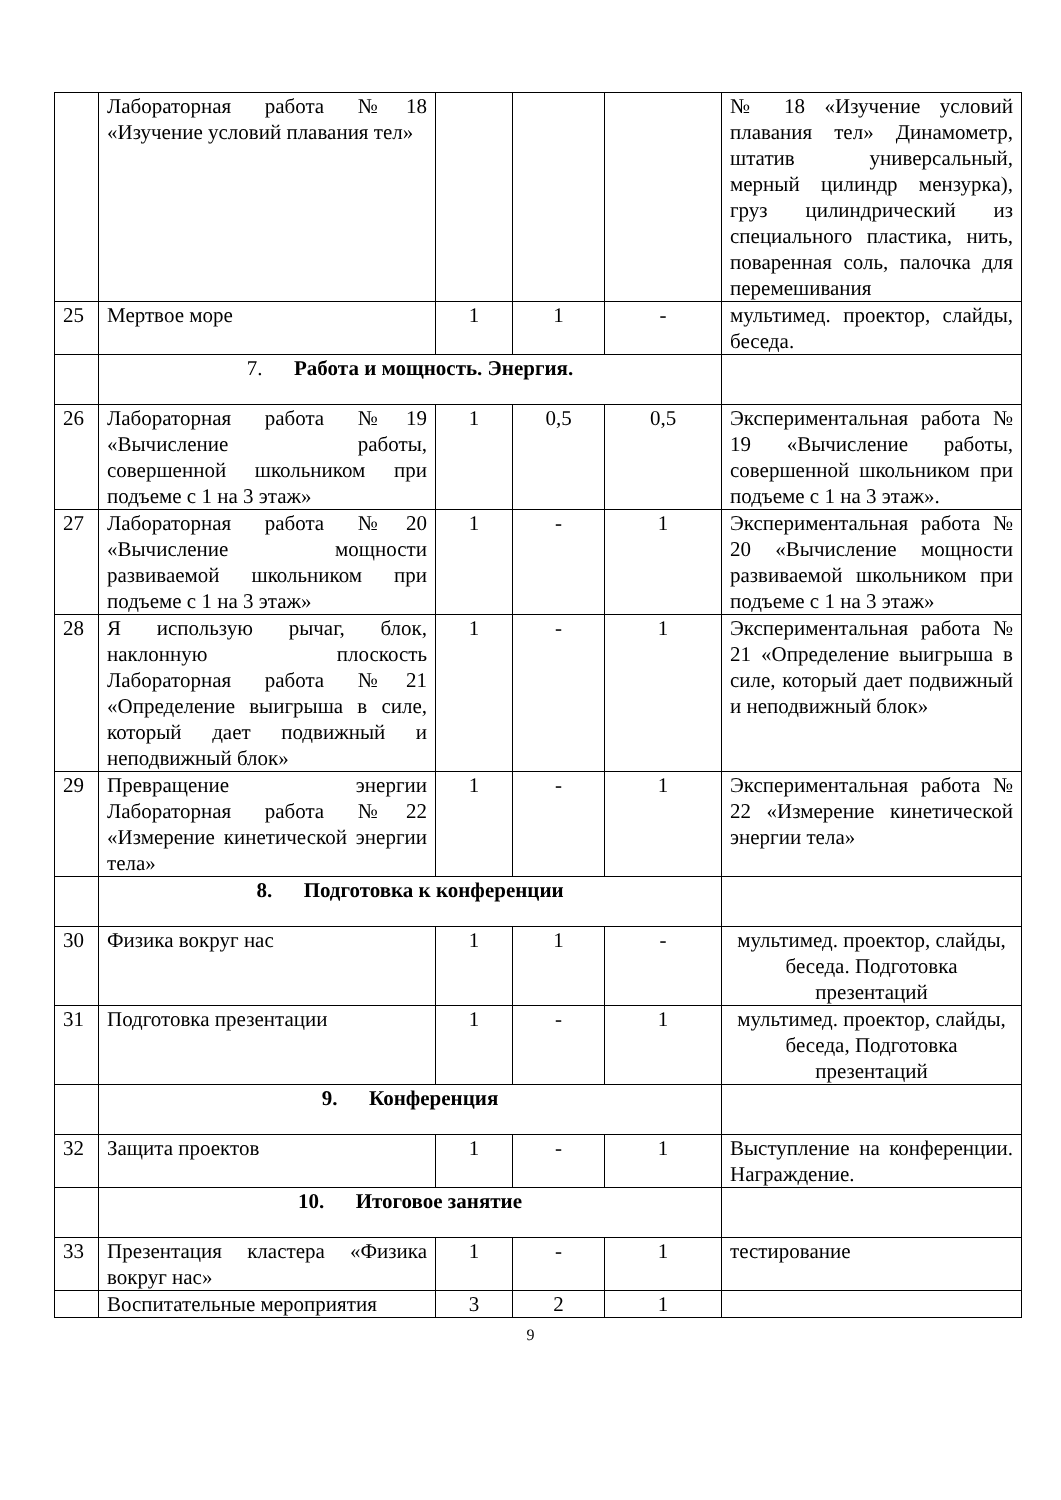| | Лабораторная работа №18 «Изучение условий плавания тел» | | | | № 18 «Изучение условий плавания тел» Динамометр, штатив универсальный, мерный цилиндр мензурка), груз цилиндрический из специального пластика, нить, поваренная соль, палочка для перемешивания |
| 25 | Мертвое море | 1 | 1 | - | мультимед. проектор, слайды, беседа. |
| | 7. Работа и мощность. Энергия. | | | | |
| 26 | Лабораторная работа №19 «Вычисление работы, совершенной школьником при подъеме с 1 на 3 этаж» | 1 | 0,5 | 0,5 | Экспериментальная работа № 19 «Вычисление работы, совершенной школьником при подъеме с 1 на 3 этаж». |
| 27 | Лабораторная работа №20 «Вычисление мощности развиваемой школьником при подъеме с 1 на 3 этаж» | 1 | - | 1 | Экспериментальная работа № 20 «Вычисление мощности развиваемой школьником при подъеме с 1 на 3 этаж» |
| 28 | Я использую рычаг, блок, наклонную плоскость Лабораторная работа №21 «Определение выигрыша в силе, который дает подвижный и неподвижный блок» | 1 | - | 1 | Экспериментальная работа № 21 «Определение выигрыша в силе, который дает подвижный и неподвижный блок» |
| 29 | Превращение энергии Лабораторная работа №22 «Измерение кинетической энергии тела» | 1 | - | 1 | Экспериментальная работа № 22 «Измерение кинетической энергии тела» |
| | 8. Подготовка к конференции | | | | |
| 30 | Физика вокруг нас | 1 | 1 | - | мультимед. проектор, слайды, беседа. Подготовка презентаций |
| 31 | Подготовка презентации | 1 | - | 1 | мультимед. проектор, слайды, беседа, Подготовка презентаций |
| | 9. Конференция | | | | |
| 32 | Защита проектов | 1 | - | 1 | Выступление на конференции. Награждение. |
| | 10. Итоговое занятие | | | | |
| 33 | Презентация кластера «Физика вокруг нас» | 1 | - | 1 | тестирование |
| | Воспитательные мероприятия | 3 | 2 | 1 | |
9